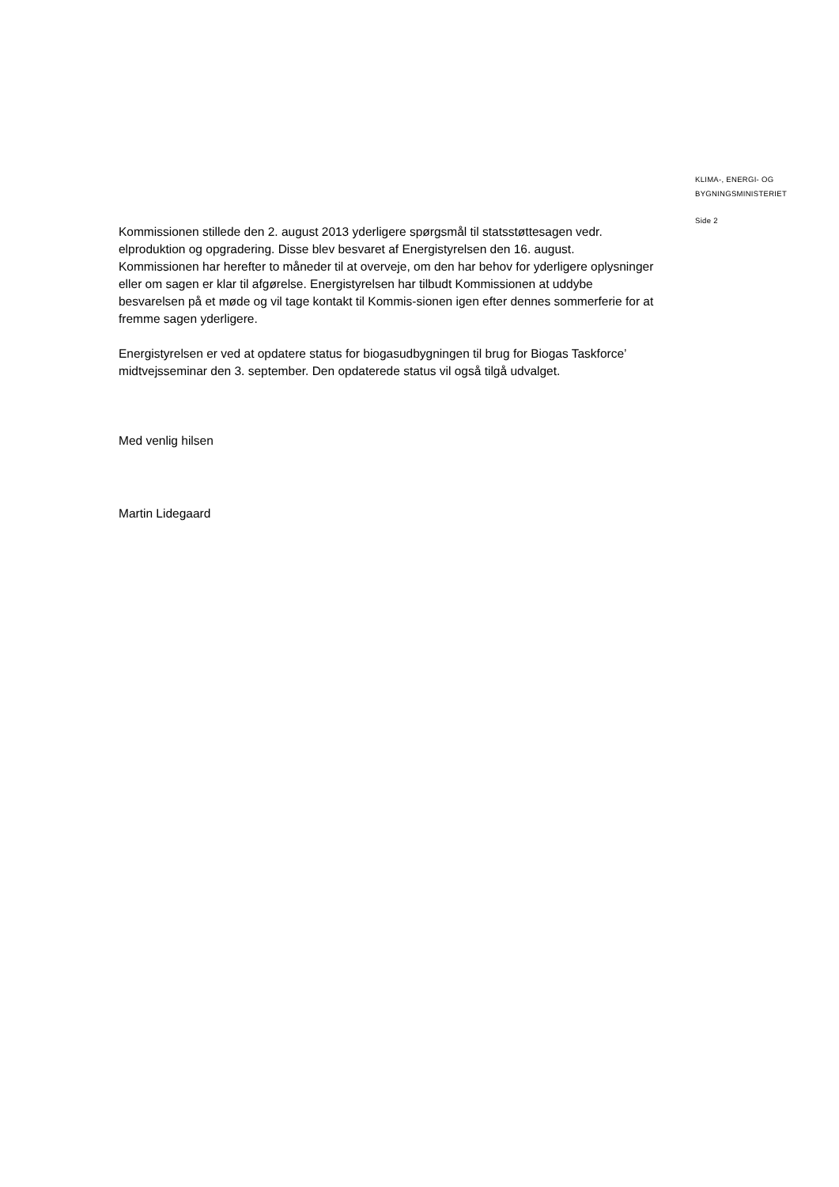KLIMA-, ENERGI- OG
BYGNINGSMINISTERIET
Side 2
Kommissionen stillede den 2. august 2013 yderligere spørgsmål til statsstøttesagen vedr. elproduktion og opgradering. Disse blev besvaret af Energistyrelsen den 16. august. Kommissionen har herefter to måneder til at overveje, om den har behov for yderligere oplysninger eller om sagen er klar til afgørelse. Energistyrelsen har tilbudt Kommissionen at uddybe besvarelsen på et møde og vil tage kontakt til Kommis-sionen igen efter dennes sommerferie for at fremme sagen yderligere.
Energistyrelsen er ved at opdatere status for biogasudbygningen til brug for Biogas Taskforce’ midtvejsseminar den 3. september. Den opdaterede status vil også tilgå udvalget.
Med venlig hilsen
Martin Lidegaard